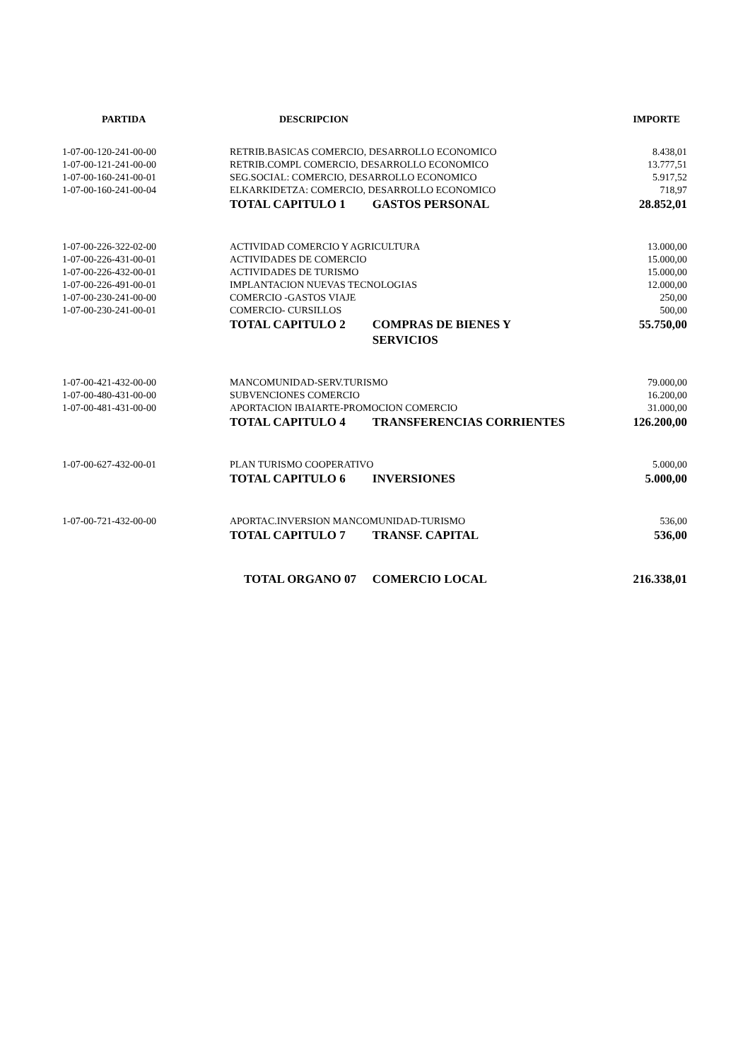| PARTIDA | DESCRIPCION | | IMPORTE |
| --- | --- | --- | --- |
| 1-07-00-120-241-00-00 | RETRIB.BASICAS COMERCIO, DESARROLLO ECONOMICO | | 8.438,01 |
| 1-07-00-121-241-00-00 | RETRIB.COMPL COMERCIO, DESARROLLO ECONOMICO | | 13.777,51 |
| 1-07-00-160-241-00-01 | SEG.SOCIAL: COMERCIO, DESARROLLO ECONOMICO | | 5.917,52 |
| 1-07-00-160-241-00-04 | ELKARKIDETZA: COMERCIO, DESARROLLO ECONOMICO | | 718,97 |
| | TOTAL CAPITULO 1 | GASTOS PERSONAL | 28.852,01 |
| 1-07-00-226-322-02-00 | ACTIVIDAD COMERCIO Y AGRICULTURA | | 13.000,00 |
| 1-07-00-226-431-00-01 | ACTIVIDADES DE COMERCIO | | 15.000,00 |
| 1-07-00-226-432-00-01 | ACTIVIDADES DE TURISMO | | 15.000,00 |
| 1-07-00-226-491-00-01 | IMPLANTACION NUEVAS TECNOLOGIAS | | 12.000,00 |
| 1-07-00-230-241-00-00 | COMERCIO -GASTOS VIAJE | | 250,00 |
| 1-07-00-230-241-00-01 | COMERCIO- CURSILLOS | | 500,00 |
| | TOTAL CAPITULO 2 | COMPRAS DE BIENES Y SERVICIOS | 55.750,00 |
| 1-07-00-421-432-00-00 | MANCOMUNIDAD-SERV.TURISMO | | 79.000,00 |
| 1-07-00-480-431-00-00 | SUBVENCIONES COMERCIO | | 16.200,00 |
| 1-07-00-481-431-00-00 | APORTACION IBAIARTE-PROMOCION COMERCIO | | 31.000,00 |
| | TOTAL CAPITULO 4 | TRANSFERENCIAS CORRIENTES | 126.200,00 |
| 1-07-00-627-432-00-01 | PLAN TURISMO COOPERATIVO | | 5.000,00 |
| | TOTAL CAPITULO 6 | INVERSIONES | 5.000,00 |
| 1-07-00-721-432-00-00 | APORTAC.INVERSION MANCOMUNIDAD-TURISMO | | 536,00 |
| | TOTAL CAPITULO 7 | TRANSF. CAPITAL | 536,00 |
| | TOTAL ORGANO 07 | COMERCIO LOCAL | 216.338,01 |